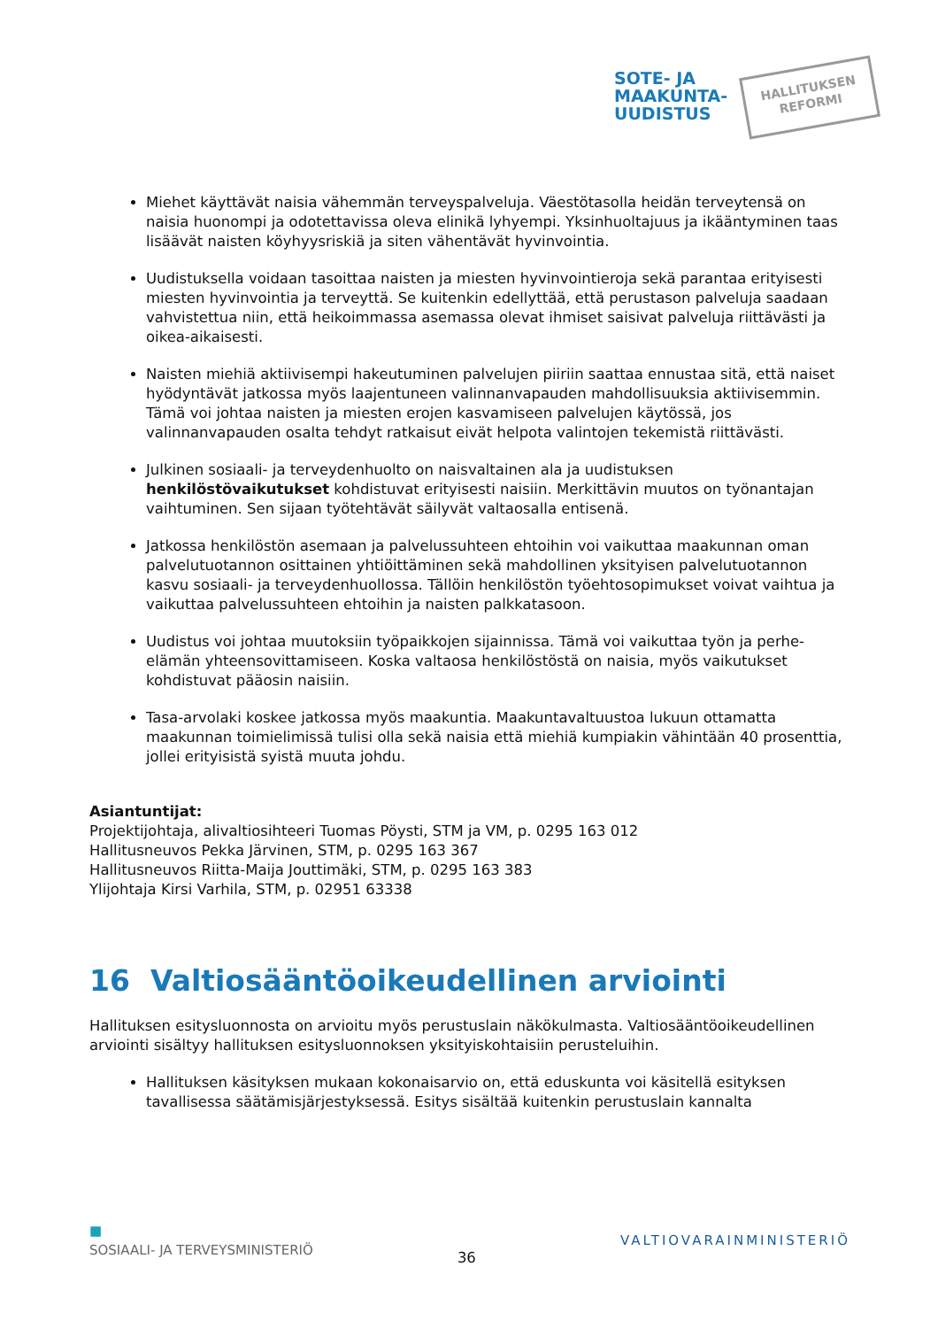SOTE- JA
MAAKUNTA-
UUDISTUS
HALLITUKSEN
REFORMI
Miehet käyttävät naisia vähemmän terveyspalveluja. Väestötasolla heidän terveytensä on naisia huonompi ja odotettavissa oleva elinikä lyhyempi. Yksinhuoltajuus ja ikääntyminen taas lisäävät naisten köyhyysriskiä ja siten vähentävät hyvinvointia.
Uudistuksella voidaan tasoittaa naisten ja miesten hyvinvointieroja sekä parantaa erityisesti miesten hyvinvointia ja terveyttä. Se kuitenkin edellyttää, että perustason palveluja saadaan vahvistettua niin, että heikoimmassa asemassa olevat ihmiset saisivat palveluja riittävästi ja oikea-aikaisesti.
Naisten miehiä aktiivisempi hakeutuminen palvelujen piiriin saattaa ennustaa sitä, että naiset hyödyntävät jatkossa myös laajentuneen valinnanvapauden mahdollisuuksia aktiivisemmin. Tämä voi johtaa naisten ja miesten erojen kasvamiseen palvelujen käytössä, jos valinnanvapauden osalta tehdyt ratkaisut eivät helpota valintojen tekemistä riittävästi.
Julkinen sosiaali- ja terveydenhuolto on naisvaltainen ala ja uudistuksen henkilöstövaikutukset kohdistuvat erityisesti naisiin. Merkittävin muutos on työnantajan vaihtuminen. Sen sijaan työtehtävät säilyvät valtaosalla entisenä.
Jatkossa henkilöstön asemaan ja palvelussuhteen ehtoihin voi vaikuttaa maakunnan oman palvelutuotannon osittainen yhtiöittäminen sekä mahdollinen yksityisen palvelutuotannon kasvu sosiaali- ja terveydenhuollossa. Tällöin henkilöstön työehtosopimukset voivat vaihtua ja vaikuttaa palvelussuhteen ehtoihin ja naisten palkkatasoon.
Uudistus voi johtaa muutoksiin työpaikkojen sijainnissa. Tämä voi vaikuttaa työn ja perhe-elämän yhteensovittamiseen. Koska valtaosa henkilöstöstä on naisia, myös vaikutukset kohdistuvat pääosin naisiin.
Tasa-arvolaki koskee jatkossa myös maakuntia. Maakuntavaltuustoa lukuun ottamatta maakunnan toimielimissä tulisi olla sekä naisia että miehiä kumpiakin vähintään 40 prosenttia, jollei erityisistä syistä muuta johdu.
Asiantuntijat:
Projektijohtaja, alivaltiosihteeri Tuomas Pöysti, STM ja VM, p. 0295 163 012
Hallitusneuvos Pekka Järvinen, STM, p. 0295 163 367
Hallitusneuvos Riitta-Maija Jouttimäki, STM, p. 0295 163 383
Ylijohtaja Kirsi Varhila, STM, p. 02951 63338
16 Valtiosääntöoikeudellinen arviointi
Hallituksen esitysluonnosta on arvioitu myös perustuslain näkökulmasta. Valtiosääntöoikeudellinen arviointi sisältyy hallituksen esitysluonnoksen yksityiskohtaisiin perusteluihin.
Hallituksen käsityksen mukaan kokonaisarvio on, että eduskunta voi käsitellä esityksen tavallisessa säätämisjärjestyksessä. Esitys sisältää kuitenkin perustuslain kannalta
■
SOSIAALI- JA TERVEYSMINISTERIÖ
36
VALTIOVARAINMINISTERIÖ